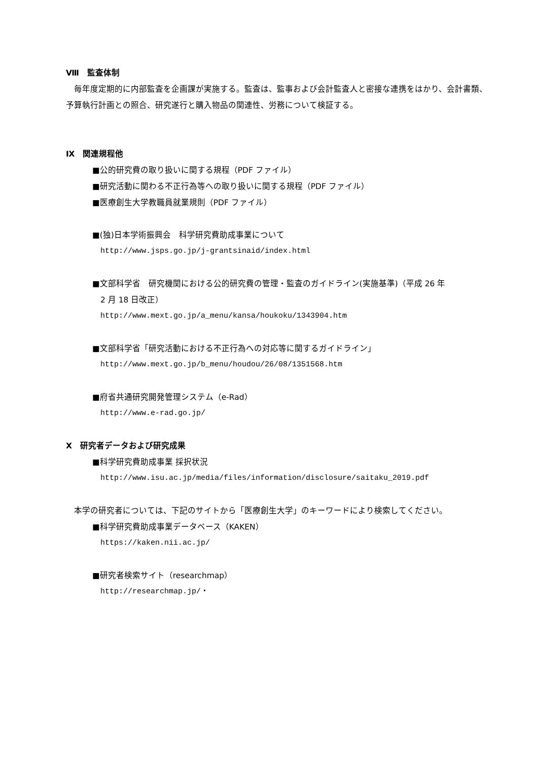Ⅷ　監査体制
　毎年度定期的に内部監査を企画課が実施する。監査は、監事および会計監査人と密接な連携をはかり、会計書類、予算執行計画との照合、研究遂行と購入物品の関連性、労務について検証する。
Ⅸ　関連規程他
■公的研究費の取り扱いに関する規程（PDF ファイル）
■研究活動に関わる不正行為等への取り扱いに関する規程（PDF ファイル）
■医療創生大学教職員就業規則（PDF ファイル）
■(独)日本学術振興会　科学研究費助成事業について
http://www.jsps.go.jp/j-grantsinaid/index.html
■文部科学省　研究機関における公的研究費の管理・監査のガイドライン(実施基準)（平成 26 年
　2 月 18 日改正）
http://www.mext.go.jp/a_menu/kansa/houkoku/1343904.htm
■文部科学省「研究活動における不正行為への対応等に関するガイドライン」
http://www.mext.go.jp/b_menu/houdou/26/08/1351568.htm
■府省共通研究開発管理システム（e-Rad）
http://www.e-rad.go.jp/
Ⅹ　研究者データおよび研究成果
■科学研究費助成事業 採択状況
http://www.isu.ac.jp/media/files/information/disclosure/saitaku_2019.pdf
　本学の研究者については、下記のサイトから「医療創生大学」のキーワードにより検索してください。
■科学研究費助成事業データベース（KAKEN）
https://kaken.nii.ac.jp/
■研究者検索サイト（researchmap）
http://researchmap.jp/・